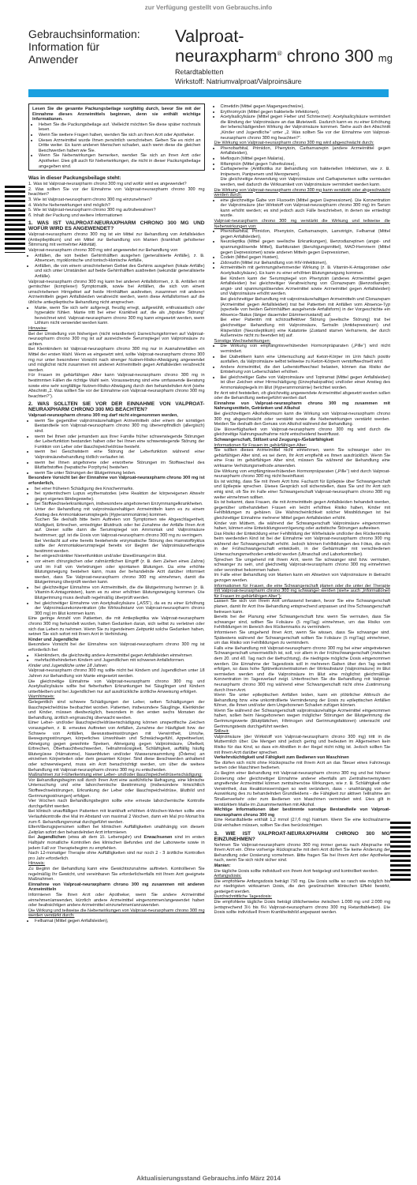zur Verfügung gestellt von Gebrauchs.info
Gebrauchsinformation: Information für Anwender
Valproat-
neuraxpharm<sup>®</sup> chrono 300 mg
Retardtabletten
Wirkstoff: Natriumvalproat/Valproinsäure
Lesen Sie die gesamte Packungsbeilage sorgfältig durch, bevor Sie mit der Einnahme dieses Arzneimittels beginnen, denn sie enthält wichtige Informationen.
Heben Sie die Packungsbeilage auf. Vielleicht möchten Sie diese später nochmals lesen.
Wenn Sie weitere Fragen haben, wenden Sie sich an Ihren Arzt oder Apotheker.
Dieses Arzneimittel wurde Ihnen persönlich verschrieben. Geben Sie es nicht an Dritte weiter. Es kann anderen Menschen schaden, auch wenn diese die gleichen Beschwerden haben wie Sie.
Wenn Sie Nebenwirkungen bemerken, wenden Sie sich an Ihren Arzt oder Apotheker. Dies gilt auch für Nebenwirkungen, die nicht in dieser Packungsbeilage angegeben sind.
Was in dieser Packungsbeilage steht:
1. Was ist Valproat-neuraxpharm chrono 300 mg und wofür wird es angewendet?
2. Was sollten Sie vor der Einnahme von Valproat-neuraxpharm chrono 300 mg beachten?
3. Wie ist Valproat-neuraxpharm chrono 300 mg einzunehmen?
4. Welche Nebenwirkungen sind möglich?
5. Wie ist Valproat-neuraxpharm chrono 300 mg aufzubewahren?
6. Inhalt der Packung und weitere Informationen
1. WAS IST VALPROAT-NEURAXPHARM CHRONO 300 MG UND WOFÜR WIRD ES ANGEWENDET?
Valproat-neuraxpharm chrono 300 mg ist ein Mittel zur Behandlung von Anfallsleiden (Antiepileptikum) und ein Mittel zur Behandlung von Manien (krankhaft gehobener Stimmung mit vermehrter Aktivität).
Valproat-neuraxpharm chrono 300 mg wird angewendet zur Behandlung von
Anfällen, die von beiden Gehirnhälften ausgehen (generalisierte Anfälle), z. B. Absencen, myoklonische und tonisch-klonische Anfälle,
Anfällen, die von einem umschriebenen Gebiet des Gehirns ausgehen (fokale Anfälle) und sich unter Umständen auf beide Gehirnhälften ausbreiten (sekundär generalisierte Anfälle).
Valproat-neuraxpharm chrono 300 mg kann bei anderen Anfallsformen, z. B. Anfällen mit gemischter (komplexer) Symptomatik, sowie bei Anfällen, die sich von einem umschriebenen Hirngebiet auf beide Hirnhälften ausbreiten, zusammen mit anderen Arzneimitteln gegen Anfallsleiden verabreicht werden, wenn diese Anfallsformen auf die übliche antiepileptische Behandlung nicht ansprechen.
Manie, wenn Sie sich sehr aufgeregt, freudig erregt, aufgewühlt, enthusiastisch oder hyperaktiv fühlen. Manie tritt bei einer Krankheit auf, die als „bipolare Störung" bezeichnet wird. Valproat-neuraxpharm chrono 300 mg kann eingesetzt werden, wenn Lithium nicht verwendet werden kann.
Hinweise:
Bei der Umstellung von bisherigen (nicht retardierten) Darreichungsformen auf Valproat-neuraxpharm chrono 300 mg ist auf ausreichende Serumspiegel von Valproinsäure zu achten.
Bei Kleinkindern ist Valproat-neuraxpharm chrono 300 mg nur in Ausnahmefällen ein Mittel der ersten Wahl. Wenn es eingesetzt wird, sollte Valproat-neuraxpharm chrono 300 mg nur unter besonderer Vorsicht nach strenger Nutzen-Risiko-Abwägung angewendet und möglichst nicht zusammen mit anderen Arzneimitteln gegen Anfallsleiden verabreicht werden.
Für Frauen im gebärfähigen Alter kann Valproat-neuraxpharm chrono 300 mg in bestimmten Fällen die richtige Wahl sein. Voraussetzung sind eine umfassende Beratung sowie eine sehr sorgfältige Nutzen-Risiko-Abwägung durch den behandelnden Arzt (siehe Abschnitt „2. Was sollten Sie vor der Einnahme von Valproat-neuraxpharm chrono 300 mg beachten?").
2. WAS SOLLTEN SIE VOR DER EINNAHME VON VALPROAT-NEURAXPHARM CHRONO 300 MG BEACHTEN?
Valproat-neuraxpharm chrono 300 mg darf nicht eingenommen werden,
wenn Sie gegenüber valproinsäurehaltigen Arzneimitteln oder einem der sonstigen Bestandteile von Valproat-neuraxpharm chrono 300 mg überempfindlich (allergisch) sind.
wenn bei Ihnen oder jemandem aus Ihrer Familie früher schwerwiegende Störungen der Leberfunktion bestanden haben oder bei Ihnen eine schwerwiegende Störung der Funktion von Leber oder Bauchspeicheldrüse besteht.
wenn bei Geschwistern eine Störung der Leberfunktion während einer Valproinsäurebehandlung tödlich verlaufen ist.
wenn bei Ihnen angeborene oder erworbene Störungen im Stoffwechsel des Blutfarbstoffes (hepatische Porphyrie) bestehen.
wenn Sie unter Störungen der Blutgerinnung leiden.
Besondere Vorsicht bei der Einnahme von Valproat-neuraxpharm chrono 300 mg ist erforderlich,
bei einer früheren Schädigung des Knochenmarks.
bei systemischem Lupus erythematodes (eine Reaktion der körpereigenen Abwehr gegen eigenes Bindegewebe).
bei Stoffwechselerkrankungen, insbesondere angeborenen Enzymmangelkrankheiten.
Unter der Behandlung mit valproinsäurehaltigen Arzneimitteln kann es zu einem Anstieg des Ammoniakserumspiegels (Hyperammonämie) kommen.
Suchen Sie deshalb bitte beim Auftreten von Symptomen wie Abgeschlagenheit, Müdigkeit, Erbrechen, erniedrigter Blutdruck oder bei Zunahme der Anfälle Ihren Arzt auf. Dieser sollte dann die Serumspiegel von Ammoniak und Valproinsäure bestimmen; ggf. ist die Dosis von Valproat-neuraxpharm chrono 300 mg zu verringern.
Bei Verdacht auf eine bereits bestehende enzymatische Störung des Harnstoffzyklus sollte der Ammoniakserumspiegel bereits vor Beginn der Valproinsäuretherapie bestimmt werden.
bei eingeschränkter Nierenfunktion und/oder Eiweißmangel im Blut.
vor einem chirurgischen oder zahnärztlichen Eingriff (z. B. dem Ziehen eines Zahns) und im Fall von Verletzungen oder spontanen Blutungen. Da eine erhöhte Blutungsneigung bestehen kann, muss der behandelnde Arzt darüber informiert werden, dass Sie Valproat-neuraxpharm chrono 300 mg einnehmen, damit die Blutgerinnung überprüft werden kann.
bei gleichzeitiger Einnahme von Arzneimitteln, die die Blutgerinnung hemmen (z. B. Vitamin-K-Antagonisten), kann es zu einer erhöhten Blutungsneigung kommen. Die Blutgerinnung muss deshalb regelmäßig überprüft werden.
bei gleichzeitiger Einnahme von Acetylsalicylsäure („ASS"), da es zu einer Erhöhung der Valproinsäurekonzentration (die Wirksubstanz von Valproat-neuraxpharm chrono 300 mg) im Blut kommen kann.
Eine geringe Anzahl von Patienten, die mit Antiepileptika wie Valproat-neuraxpharm chrono 300 mg behandelt wurden, hatten Gedanken daran, sich selbst zu verletzen oder sich das Leben zu nehmen. Wenn Sie zu irgendeinem Zeitpunkt solche Gedanken haben, setzen Sie sich sofort mit Ihrem Arzt in Verbindung.
Kinder und Jugendliche
Besondere Vorsicht bei der Einnahme von Valproat-neuraxpharm chrono 300 mg ist erforderlich bei
Kleinkindern, die gleichzeitig andere Arzneimittel gegen Anfallsleiden einnehmen.
mehrfachbehinderten Kindern und Jugendlichen mit schweren Anfallsformen.
Kinder und Jugendliche unter 18 Jahren:
Valproat-neuraxpharm chrono 300 mg sollte nicht bei Kindern und Jugendlichen unter 18 Jahren zur Behandlung von Manie eingesetzt werden.
Die gleichzeitige Einnahme von Valproat-neuraxpharm chrono 300 mg und Acetylsalicylsäure sollte bei fieberhaften Erkrankungen bei Säuglingen und Kindern unterbleiben und bei Jugendlichen nur auf ausdrückliche ärztliche Anweisung erfolgen.
Warnhinweis:
Gelegentlich sind schwere Schädigungen der Leber, selten Schädigungen der Bauchspeicheldrüse beobachtet worden. Patienten, insbesondere Säuglinge, Kleinkinder und Kinder, müssen diesbezüglich, besonders in den ersten sechs Monaten der Behandlung, ärztlich engmaschig überwacht werden.
Einer Leber- und/oder Bauchspeicheldrüsenschädigung können unspezifische Zeichen vorausgehen, z. B. erneutes Auftreten von Anfällen, Zunahme der Häufigkeit bzw. der Schwere von Anfällen, Bewusstseinsstörungen mit Verwirrtheit, Unruhe, Bewegungsstörungen, körperliches Unwohlsein und Schwächegefühl, Appetitverlust, Abneigung gegen gewohnte Speisen, Abneigung gegen Valproinsäure, Übelkeit, Erbrechen, Oberbauchbeschwerden, Teilnahmslosigkeit, Schläfrigkeit, auffällig häufig Blutergüsse (Hämatome), Nasenbluten und/oder Wasseransammlung (Ödeme) an einzelnen Körperteilen oder dem gesamten Körper. Sind diese Beschwerden anhaltend oder schwerwiegend, muss ein Arzt benachrichtigt werden, um über die weitere Behandlung mit Valproat-neuraxpharm chrono 300 mg zu entscheiden.
Maßnahmen zur Früherkennung einer Leber- und/oder Bauchspeicheldrüsenschädigung:
Vor Behandlungsbeginn soll durch Ihren Arzt eine ausführliche Befragung, eine klinische Untersuchung und eine laborchemische Bestimmung (insbesondere hinsichtlich Stoffwechselstörungen, Erkrankung der Leber oder Bauchspeicheldrüse, Blutbild und Gerinnungsstörungen) erfolgen.
Vier Wochen nach Behandlungsbeginn sollte eine erneute laborchemische Kontrolle durchgeführt werden.
Bei klinisch unauffälligen Patienten mit krankhaft erhöhten 4-Wochen-Werten sollte eine Verlaufskontrolle drei Mal im Abstand von maximal 2 Wochen, dann ein Mal pro Monat bis zum 6. Behandlungsmonat durchgeführt werden.
Eltern/Bezugspersonen sollten bei klinischen Auffälligkeiten unabhängig von diesem Zeitplan sofort den behandelnden Arzt informieren.
Bei Jugendlichen (etwa ab dem 15. Lebensjahr) und Erwachsenen sind im ersten Halbjahr monatliche Kontrollen des klinischen Befundes und der Laborwerte sowie in jedem Fall vor Therapiebeginn zu empfehlen.
Nach 12-monatiger Therapie ohne Auffälligkeiten sind nur noch 2 - 3 ärztliche Kontrollen pro Jahr erforderlich.
Hinweis:
Zu Beginn der Behandlung kann eine Gewichtszunahme auftreten. Kontrollieren Sie regelmäßig Ihr Gewicht, und vereinbaren Sie erforderlichenfalls mit Ihrem Arzt geeignete Maßnahmen.
Einnahme von Valproat-neuraxpharm chrono 300 mg zusammen mit anderen Arzneimitteln
Informieren Sie Ihren Arzt oder Apotheker, wenn Sie andere Arzneimittel einnehmen/anwenden, kürzlich andere Arzneimittel eingenommen/angewendet haben oder beabsichtigen andere Arzneimittel einzunehmen/anzuwenden.
Die Wirkung und teilweise die Nebenwirkungen von Valproat-neuraxpharm chrono 300 mg werden verstärkt durch:
Felbamat (Mittel gegen Anfallsleiden),
Cimetidin (Mittel gegen Magengeschwüre),
Erythromycin (Mittel gegen bakterielle Infektionen),
Acetylsalicylsäure (Mittel gegen Fieber und Schmerzen): Acetylsalicylsäure vermindert die Bindung der Valproinsäure an das Bluteiweiß. Dadurch kann es zu einer Erhöhung der leberschädigenden Wirkung der Valproinsäure kommen. Siehe auch den Abschnitt „Kinder und Jugendliche" unter „2. Was sollten Sie vor der Einnahme von Valproat-neuraxpharm chrono 300 mg beachten?".
Die Wirkung von Valproat-neuraxpharm chrono 300 mg wird abgeschwächt durch:
Phenobarbital, Primidon, Phenytoin, Carbamazepin (andere Arzneimittel gegen Anfallsleiden),
Mefloquin (Mittel gegen Malaria),
Rifampicin (Mittel gegen Tuberkulose),
Carbapeneme (Antibiotika zur Behandlung von bakteriellen Infektionen, wie z. B. Imipenem, Panipenem und Meropenem).
Die gleichzeitige Anwendung von Valproinsäure und Carbapenemen sollte vermieden werden, weil dadurch die Wirksamkeit von Valproinsäure vermindert werden kann.
Die Wirkung von Valproat-neuraxpharm chrono 300 mg kann verstärkt oder abgeschwächt werden durch:
eine gleichzeitige Gabe von Fluoxetin (Mittel gegen Depressionen). Die Konzentration der Valproinsäure (der Wirkstoff von Valproat-neuraxpharm chrono 300 mg) im Serum kann erhöht werden; es sind jedoch auch Fälle beschrieben, in denen sie erniedrigt wurde.
Valproat-neuraxpharm chrono 300 mg verstärkt die Wirkung und teilweise die Nebenwirkungen von:
Phenobarbital, Primidon, Phenytoin, Carbamazepin, Lamotrigin, Felbamat (Mittel gegen Anfallsleiden),
Neuroleptika (Mittel gegen seelische Erkrankungen), Benzodiazepinen (angst- und spannungslösende Mittel), Barbituraten (Beruhigungsmittel), MAO-Hemmern (Mittel gegen Depressionen) sowie anderen Mitteln gegen Depressionen,
Codein (Mittel gegen Husten),
Zidovudin (Mittel zur Behandlung von HIV-Infektionen),
Arzneimitteln mit gerinnungshemmender Wirkung (z. B. Vitamin-K-Antagonisten oder Acetylsalicylsäure). Es kann zu einer erhöhten Blutungsneigung kommen.
Bei Kindern kann der Serumspiegel von Phenytoin (anderes Arzneimittel gegen Anfallsleiden) bei gleichzeitiger Verabreichung von Clonazepam (Benzodiazepin; angst- und spannungslösendes Arzneimittel sowie Arzneimittel gegen Anfallsleiden) und Valproinsäure erhöht werden.
Bei gleichzeitiger Behandlung mit valproinsäurehaltigen Arzneimitteln und Clonazepam (Arzneimittel gegen Anfallsleiden) trat bei Patienten mit Anfällen vom Absence-Typ (spezielle von beiden Gehirnhälften ausgehende Anfallsform) in der Vorgeschichte ein Absence-Status (länger dauernder Dämmerzustand) auf.
Bei einer Patientin mit schizoaffektiver Störung (seelische Störung) trat bei gleichzeitiger Behandlung mit Valproinsäure, Sertralin (Antidepressivum) und Risperidon (Neuroleptikum) eine Katatonie (Zustand starren Verharrens, der durch Außenreize nicht zu beenden ist) auf.
Sonstige Wechselwirkungen:
Die Wirkung von empfängnisverhütenden Hormonpräparaten („Pille") wird nicht vermindert.
Bei Diabetikern kann eine Untersuchung auf Keton-Körper im Urin falsch positiv ausfallen, da Valproinsäure selbst teilweise zu Keton-Körpern verstoffwechselt wird.
Andere Arzneimittel, die den Leberstoffwechsel belasten, können das Risiko der Entstehung von Leberschäden erhöhen.
Bei gleichzeitiger Gabe von Valproinsäure und Topiramat (Mittel gegen Anfallsleiden) ist über Zeichen einer Hirnschädigung (Enzephalopathie) und/oder einen Anstieg des Ammoniakspiegels im Blut (Hyperammonämie) berichtet worden.
Ihr Arzt wird feststellen, ob gleichzeitig angewendete Arzneimittel abgesetzt werden sollen oder die Behandlung weitergeführt werden darf.
Einnahme von Valproat-neuraxpharm chrono 300 mg zusammen mit Nahrungsmitteln, Getränken und Alkohol
Bei gleichzeitigem Alkoholkonsum kann die Wirkung von Valproat-neuraxpharm chrono 300 mg abgeschwächt oder verstärkt sowie die Nebenwirkungen verstärkt werden. Meiden Sie deshalb den Genuss von Alkohol während der Behandlung.
Die Bioverfügbarkeit von Valproat-neuraxpharm chrono 300 mg wird durch die gleichzeitige Nahrungsaufnahme nicht entscheidend beeinflusst.
Schwangerschaft, Stillzeit und Zeugungs-/Gebärfähigkeit
Informationen für Frauen im gebärfähigen Alter:
Sie sollten dieses Arzneimittel nicht einnehmen, wenn Sie schwanger oder im gebärfähigen Alter sind, es sei denn, Ihr Arzt empfiehlt es Ihnen ausdrücklich. Wenn Sie eine Frau im gebärfähigen Alter sind, müssen Sie während der Behandlung eine wirksame Verhütungsmethode anwenden.
Die Wirkung von empfängnisverhütenden Hormonpräparaten („Pille") wird durch Valproat-neuraxpharm chrono 300 mg nicht beeinflusst.
Es ist wichtig, dass Sie mit Ihrem Arzt bzw. Facharzt für Epilepsie über Schwangerschaft und Epilepsie sprechen. Dieses Gespräch soll sicherstellen, dass Sie und Ihr Arzt sich einig sind, ob Sie im Falle einer Schwangerschaft Valproat-neuraxpharm chrono 300 mg weiter einnehmen sollten.
Es ist bekannt, dass Frauen, die mit Arzneimitteln gegen Anfallsleiden behandelt werden, gegenüber unbehandelten Frauen ein leicht erhöhtes Risiko haben, Kinder mit Fehlbildungen zu gebären. Die Wahrscheinlichkeit solcher Missbildungen ist bei gleichzeitiger Einnahme mehrerer Mittel gegen Anfallsleiden erhöht.
Kinder von Müttern, die während der Schwangerschaft Valproinsäure eingenommen haben, können eine Entwicklungsverzögerung oder autistische Störungen aufweisen.
Das Risiko der Entwicklung einer Fehlbildung der Wirbelsäule und/oder des Rückenmarks beim werdenden Kind ist bei der Einnahme von Valproat-neuraxpharm chrono 300 mg während der Schwangerschaft erhöht. Jedoch können Fehlbildungen des Fötus, die sich in der Frühschwangerschaft entwickeln, in der Gebärmutter mit verschiedenen Untersuchungsmethoden entdeckt werden (Ultraschall und Laborkontrollen).
Sprechen Sie umgehend mit Ihrem Arzt, wenn Sie schwanger sind bzw. vermuten, schwanger zu sein, und gleichzeitig Valproat-neuraxpharm chrono 300 mg einnehmen oder verordnet bekommen haben.
Im Falle einer Behandlung von Manien kann ein Absetzen von Valproinsäure in Betracht gezogen werden.
Informationen für Frauen, die eine Schwangerschaft planen oder die unter der Therapie mit Valproat-neuraxpharm chrono 300 mg schwanger werden (siehe auch „Informationen für Frauen im gebärfähigen Alter"):
Lassen Sie sich von Ihrem Arzt umfassend beraten, bevor Sie eine Schwangerschaft planen, damit Ihr Arzt Ihre Behandlung entsprechend anpassen und Ihre Schwangerschaft betreuen kann.
Bereits bei der Planung einer Schwangerschaft bzw. wenn Sie vermuten, dass Sie schwanger sind, sollten Sie Folsäure (5 mg/Tag) einnehmen, um das Risiko von Fehlbildungen im Bereich des Rückenmarks zu vermindern.
Informieren Sie umgehend Ihren Arzt, wenn Sie wissen, dass Sie schwanger sind. Spätestens während der Schwangerschaft sollten Sie Folsäure (5 mg/Tag) einnehmen, um das Risiko von Fehlbildungen zu vermindern.
Falls eine Behandlung mit Valproat-neuraxpharm chrono 300 mg bei einer eingetretenen Schwangerschaft unvermeidlich ist, soll, vor allem in der Frühschwangerschaft (zwischen dem 20. und 40. Tag nach der Befruchtung), die niedrigste mögliche Dosis eingenommen werden. Die Einnahme der Tagesdosis soll in mehreren Gaben über den Tag verteilt erfolgen, so dass hohe Spitzenkonzentrationen der Wirksubstanz (Valproinsäure) im Blut vermieden werden und die Valproinsäure im Blut eine möglichst gleichmäßige Konzentration im Tagesverlauf zeigt. Unterbrechen Sie die Behandlung mit Valproat-neuraxpharm chrono 300 mg während einer Schwangerschaft nicht ohne Zustimmung durch Ihren Arzt.
Wenn Sie unter epileptischen Anfällen leiden, kann ein plötzlicher Abbruch der Behandlung bzw. eine unkontrollierte Verminderung der Dosis zu epileptischen Anfällen führen, die Ihnen und/oder dem Ungeborenen Schaden zufügen können.
Wenn Sie während der Schwangerschaft valproinsäurehaltige Arzneimittel eingenommen haben, sollen beim Neugeborenen wegen möglicher Störungen der Blutgerinnung die Gerinnungswerte (Blutplättchen, Fibrinogen und Gerinnungsfaktoren) untersucht und Gerinnungstests durchgeführt werden.
Stillzeit:
Valproinsäure (der Wirkstoff von Valproat-neuraxpharm chrono 300 mg) tritt in die Muttermilch über. Die Mengen sind jedoch gering und bedeuten im Allgemeinen kein Risiko für das Kind, so dass ein Abstillen in der Regel nicht nötig ist. Jedoch sollten Sie mit Ihrem Arzt darüber sprechen.
Verkehrstüchtigkeit und Fähigkeit zum Bedienen von Maschinen
Sie dürfen sich nicht ohne Rücksprache mit Ihrem Arzt an das Steuer eines Fahrzeugs setzen oder Maschinen bedienen.
Zu Beginn einer Behandlung mit Valproat-neuraxpharm chrono 300 mg und bei höherer Dosierung oder gleichzeitiger Einnahme anderer ebenfalls am Zentralnervensystem angreifender Arzneimittel können zentralnervöse Wirkungen, wie z. B. Schläfrigkeit oder Verwirrtheit, das Reaktionsvermögen so weit verändern, dass - unabhängig von der Auswirkung des zu behandelnden Grundleidens - die Fähigkeit zur aktiven Teilnahme am Straßenverkehr oder zum Bedienen von Maschinen vermindert wird. Dies gilt in verstärktem Maße im Zusammenwirken mit Alkohol.
Wichtige Informationen über bestimmte sonstige Bestandteile von Valproat-neuraxpharm chrono 300 mg
Eine Retardtablette enthält 1,2 mmol (27,6 mg) Natrium. Wenn Sie eine kochsalzarme Diät einhalten müssen, sollten Sie dies berücksichtigen.
3. WIE IST VALPROAT-NEURAXPHARM CHRONO 300 MG EINZUNEHMEN?
Nehmen Sie Valproat-neuraxpharm chrono 300 mg immer genau nach Absprache mit Ihrem Arzt ein. Ohne vorherige Rücksprache mit dem Arzt dürfen Sie keine Änderung der Behandlung oder Dosierung vornehmen. Bitte fragen Sie bei Ihrem Arzt oder Apotheker nach, wenn Sie sich nicht sicher sind.
Manien:
Die tägliche Dosis sollte individuell von Ihrem Arzt festgelegt und kontrolliert werden.
Anfangsdosis:
Die empfohlene Anfangsdosis beträgt 750 mg. Die Dosis sollte so rasch wie möglich bis zur niedrigsten wirksamen Dosis, die den gewünschten klinischen Effekt bewirkt, gesteigert werden.
Durchschnittliche Tagesdosis:
Die empfohlene tägliche Dosis beträgt üblicherweise zwischen 1.000 mg und 2.000 mg (entsprechend 3½ bis 6½ Valproat-neuraxpharm chrono 300 mg Retardtabletten). Die Dosis sollte individuell Ihrem Krankheitsbild angepasst werden.
Aktualisierungsstand Gebrauchs.info März 2014